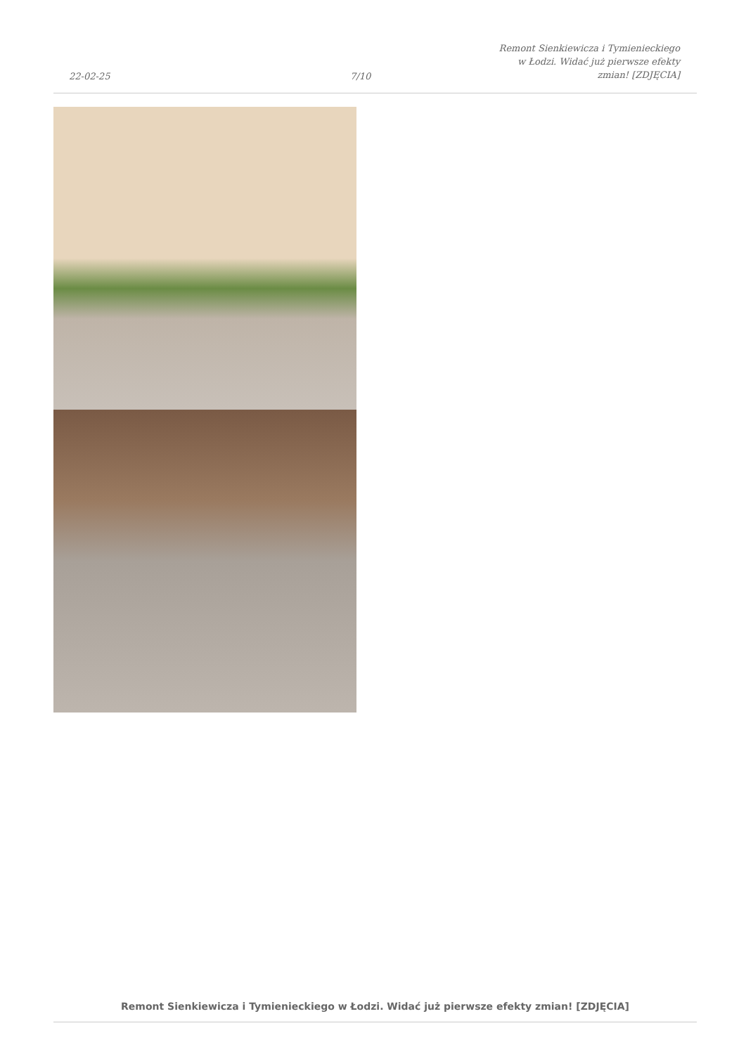22-02-25
7/10
Remont Sienkiewicza i Tymienieckiego
w Łodzi. Widać już pierwsze efekty
zmian! [ZDJĘCIA]
Remont Sienkiewicza i Tymienieckiego w Łodzi. Widać już pierwsze efekty zmian! [ZDJĘCIA]